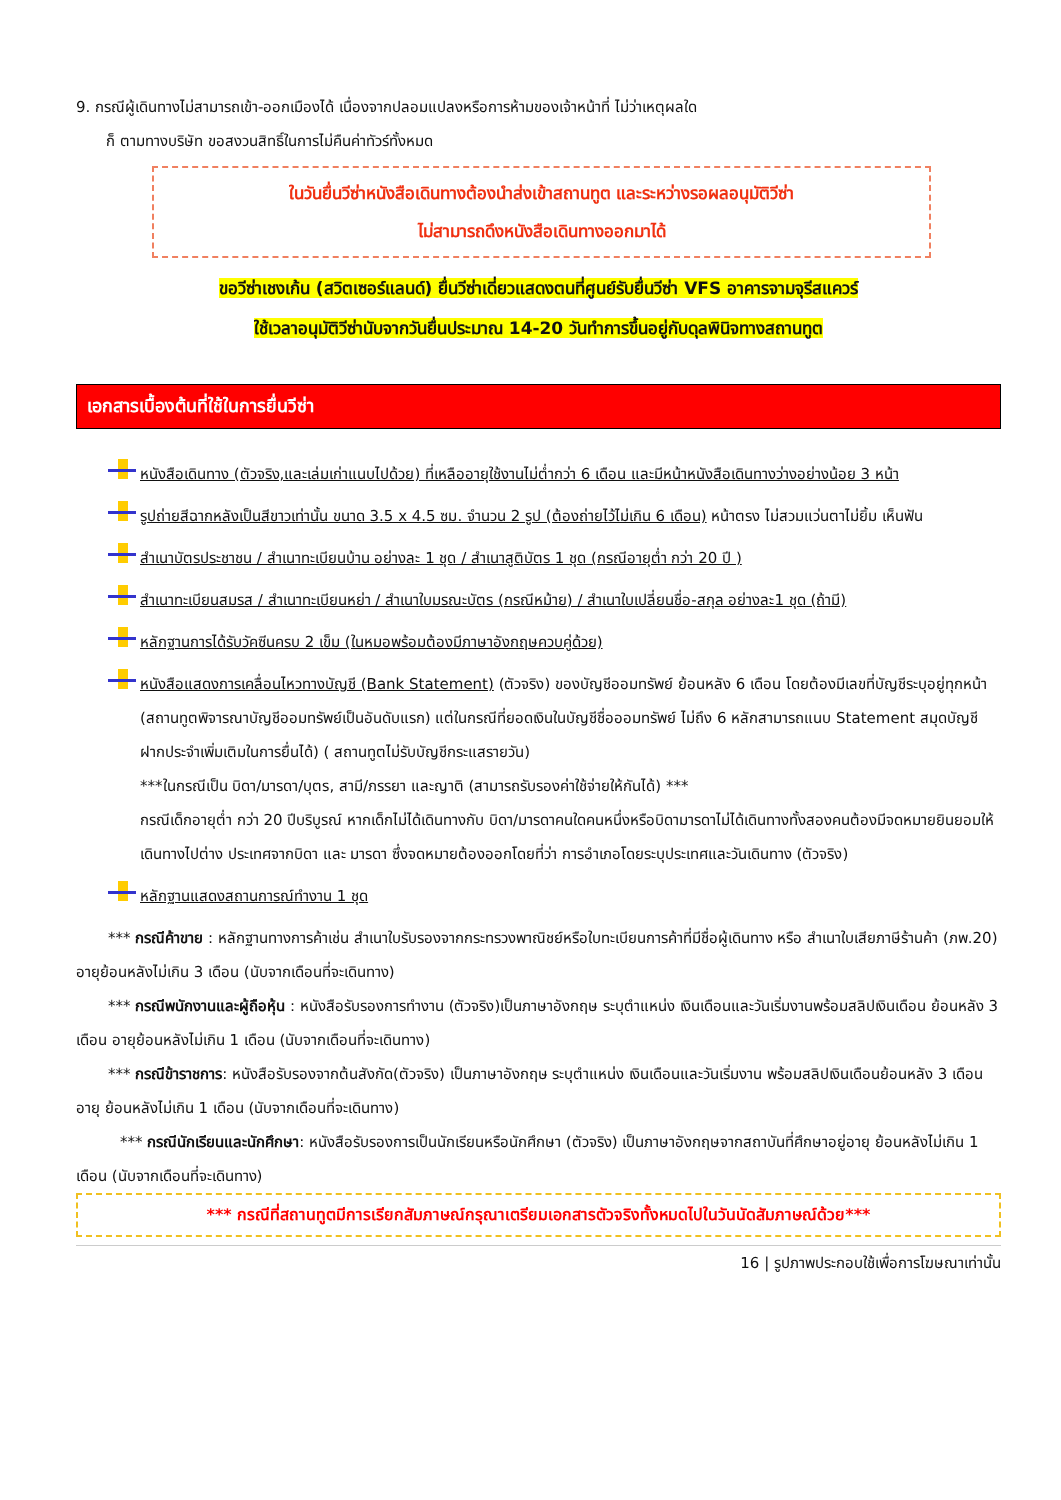9. กรณีผู้เดินทางไม่สามารถเข้า-ออกเมืองได้ เนื่องจากปลอมแปลงหรือการห้ามของเจ้าหน้าที่ ไม่ว่าเหตุผลใด
ก็ ตามทางบริษัท ขอสงวนสิทธิ์ในการไม่คืนค่าทัวร์ทั้งหมด
ในวันยื่นวีซ่าหนังสือเดินทางต้องนำส่งเข้าสถานทูต และระหว่างรอผลอนุมัติวีซ่า
ไม่สามารถดึงหนังสือเดินทางออกมาได้
ขอวีซ่าเชงเก้น (สวิตเซอร์แลนด์) ยื่นวีซ่าเดี่ยวแสดงตนที่ศูนย์รับยื่นวีซ่า VFS อาคารจามจุรีสแควร์
ใช้เวลาอนุมัติวีซ่านับจากวันยื่นประมาณ 14-20 วันทำการขึ้นอยู่กับดุลพินิจทางสถานทูต
เอกสารเบื้องต้นที่ใช้ในการยื่นวีซ่า
หนังสือเดินทาง (ตัวจริง,และเล่มเก่าแนบไปด้วย) ที่เหลืออายุใช้งานไม่ต่ำกว่า 6 เดือน และมีหน้าหนังสือเดินทางว่างอย่างน้อย 3 หน้า
รูปถ่ายสีฉากหลังเป็นสีขาวเท่านั้น ขนาด 3.5 x 4.5 ซม. จำนวน 2 รูป (ต้องถ่ายไว้ไม่เกิน 6 เดือน) หน้าตรง ไม่สวมแว่นตาไม่ยิ้ม เห็นฟัน
สำเนาบัตรประชาชน / สำเนาทะเบียนบ้าน อย่างละ 1 ชุด / สำเนาสูติบัตร 1 ชุด (กรณีอายุต่ำ กว่า 20 ปี )
สำเนาทะเบียนสมรส / สำเนาทะเบียนหย่า / สำเนาใบมรณะบัตร (กรณีหม้าย) / สำเนาใบเปลี่ยนชื่อ-สกุล อย่างละ1 ชุด (ถ้ามี)
หลักฐานการได้รับวัคซีนครบ 2 เข็ม (ในหมอพร้อมต้องมีภาษาอังกฤษควบคู่ด้วย)
หนังสือแสดงการเคลื่อนไหวทางบัญชี (Bank Statement) (ตัวจริง) ของบัญชีออมทรัพย์ ย้อนหลัง 6 เดือน โดยต้องมีเลขที่บัญชีระบุอยู่ทุกหน้า (สถานทูตพิจารณาบัญชีออมทรัพย์เป็นอันดับแรก) แต่ในกรณีที่ยอดเงินในบัญชีชื่อออมทรัพย์ ไม่ถึง 6 หลักสามารถแนบ Statement สมุดบัญชีฝากประจำเพิ่มเติมในการยื่นได้) ( สถานทูตไม่รับบัญชีกระแสรายวัน)
***ในกรณีเป็น บิดา/มารดา/บุตร, สามี/ภรรยา และญาติ (สามารถรับรองค่าใช้จ่ายให้กันได้) ***
กรณีเด็กอายุต่ำ กว่า 20 ปีบริบูรณ์ หากเด็กไม่ได้เดินทางกับ บิดา/มารดาคนใดคนหนึ่งหรือบิดามารดาไม่ได้เดินทางทั้งสองคนต้องมีจดหมายยินยอมให้เดินทางไปต่าง ประเทศจากบิดา และ มารดา ซึ่งจดหมายต้องออกโดยที่ว่า การอำเภอโดยระบุประเทศและวันเดินทาง (ตัวจริง)
หลักฐานแสดงสถานการณ์ทำงาน 1 ชุด
*** กรณีค้าขาย : หลักฐานทางการค้าเช่น สำเนาใบรับรองจากกระทรวงพาณิชย์หรือใบทะเบียนการค้าที่มีชื่อผู้เดินทาง หรือ สำเนาใบเสียภาษีร้านค้า (ภพ.20) อายุย้อนหลังไม่เกิน 3 เดือน (นับจากเดือนที่จะเดินทาง)
*** กรณีพนักงานและผู้ถือหุ้น : หนังสือรับรองการทำงาน (ตัวจริง)เป็นภาษาอังกฤษ ระบุตำแหน่ง เงินเดือนและวันเริ่มงานพร้อมสลิปเงินเดือน ย้อนหลัง 3 เดือน อายุย้อนหลังไม่เกิน 1 เดือน (นับจากเดือนที่จะเดินทาง)
*** กรณีข้าราชการ: หนังสือรับรองจากต้นสังกัด(ตัวจริง) เป็นภาษาอังกฤษ ระบุตำแหน่ง เงินเดือนและวันเริ่มงาน พร้อมสลิปเงินเดือนย้อนหลัง 3 เดือน อายุ ย้อนหลังไม่เกิน 1 เดือน (นับจากเดือนที่จะเดินทาง)
*** กรณีนักเรียนและนักศึกษา: หนังสือรับรองการเป็นนักเรียนหรือนักศึกษา (ตัวจริง) เป็นภาษาอังกฤษจากสถาบันที่ศึกษาอยู่อายุ ย้อนหลังไม่เกิน 1 เดือน (นับจากเดือนที่จะเดินทาง)
*** กรณีที่สถานทูตมีการเรียกสัมภาษณ์กรุณาเตรียมเอกสารตัวจริงทั้งหมดไปในวันนัดสัมภาษณ์ด้วย***
16 | รูปภาพประกอบใช้เพื่อการโฆษณาเท่านั้น